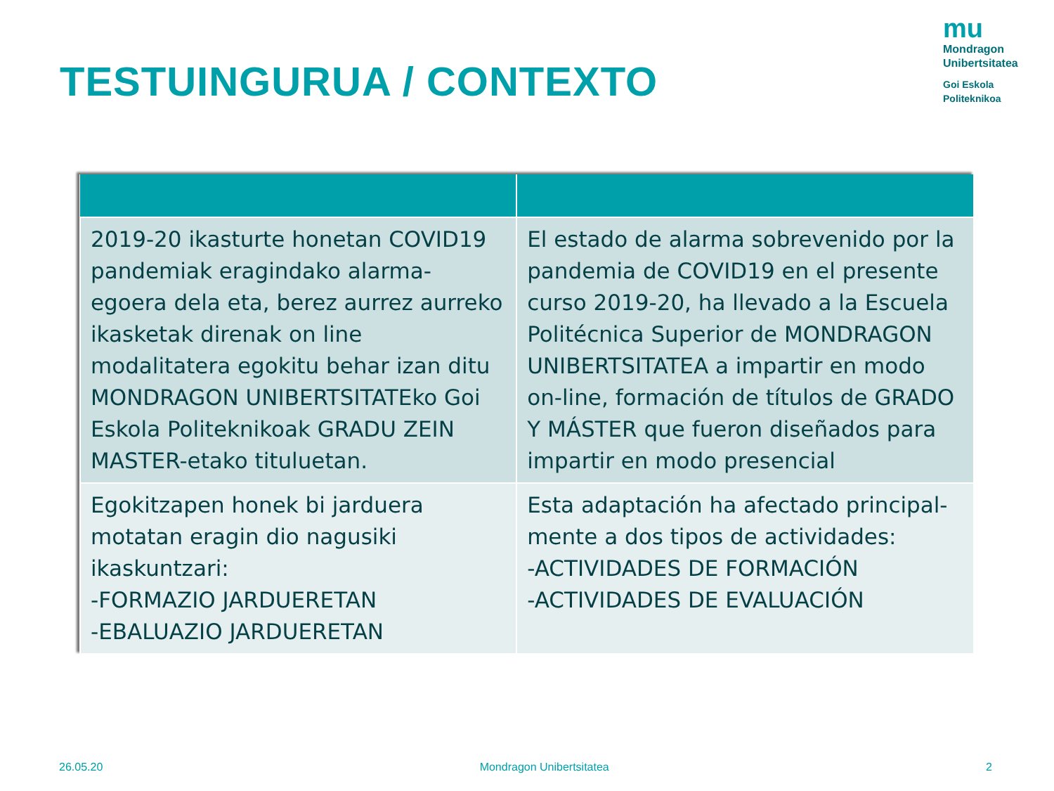TESTUINGURUA / CONTEXTO
mu
Mondragon
Unibertsitatea
Goi Eskola
Politeknikoa
| 2019-20 ikasturte honetan COVID19 pandemiak eragindako alarma-egoera dela eta, berez aurrez aurreko ikasketak direnak on line modalitatera egokitu behar izan ditu MONDRAGON UNIBERTSITATEko Goi Eskola Politeknikoak GRADU ZEIN MASTER-etako tituluetan. | El estado de alarma sobrevenido por la pandemia de COVID19 en el presente curso 2019-20, ha llevado a la Escuela Politécnica Superior de MONDRAGON UNIBERTSITATEA a impartir en modo on-line, formación de títulos de GRADO Y MÁSTER que fueron diseñados para impartir en modo presencial |
| Egokitzapen honek bi jarduera motatan eragin dio nagusiki ikaskuntzari: -FORMAZIO JARDUERETAN -EBALUAZIO JARDUERETAN | Esta adaptación ha afectado principal-mente a dos tipos de actividades: -ACTIVIDADES DE FORMACIÓN -ACTIVIDADES DE EVALUACIÓN |
26.05.20 Mondragon Unibertsitatea 2